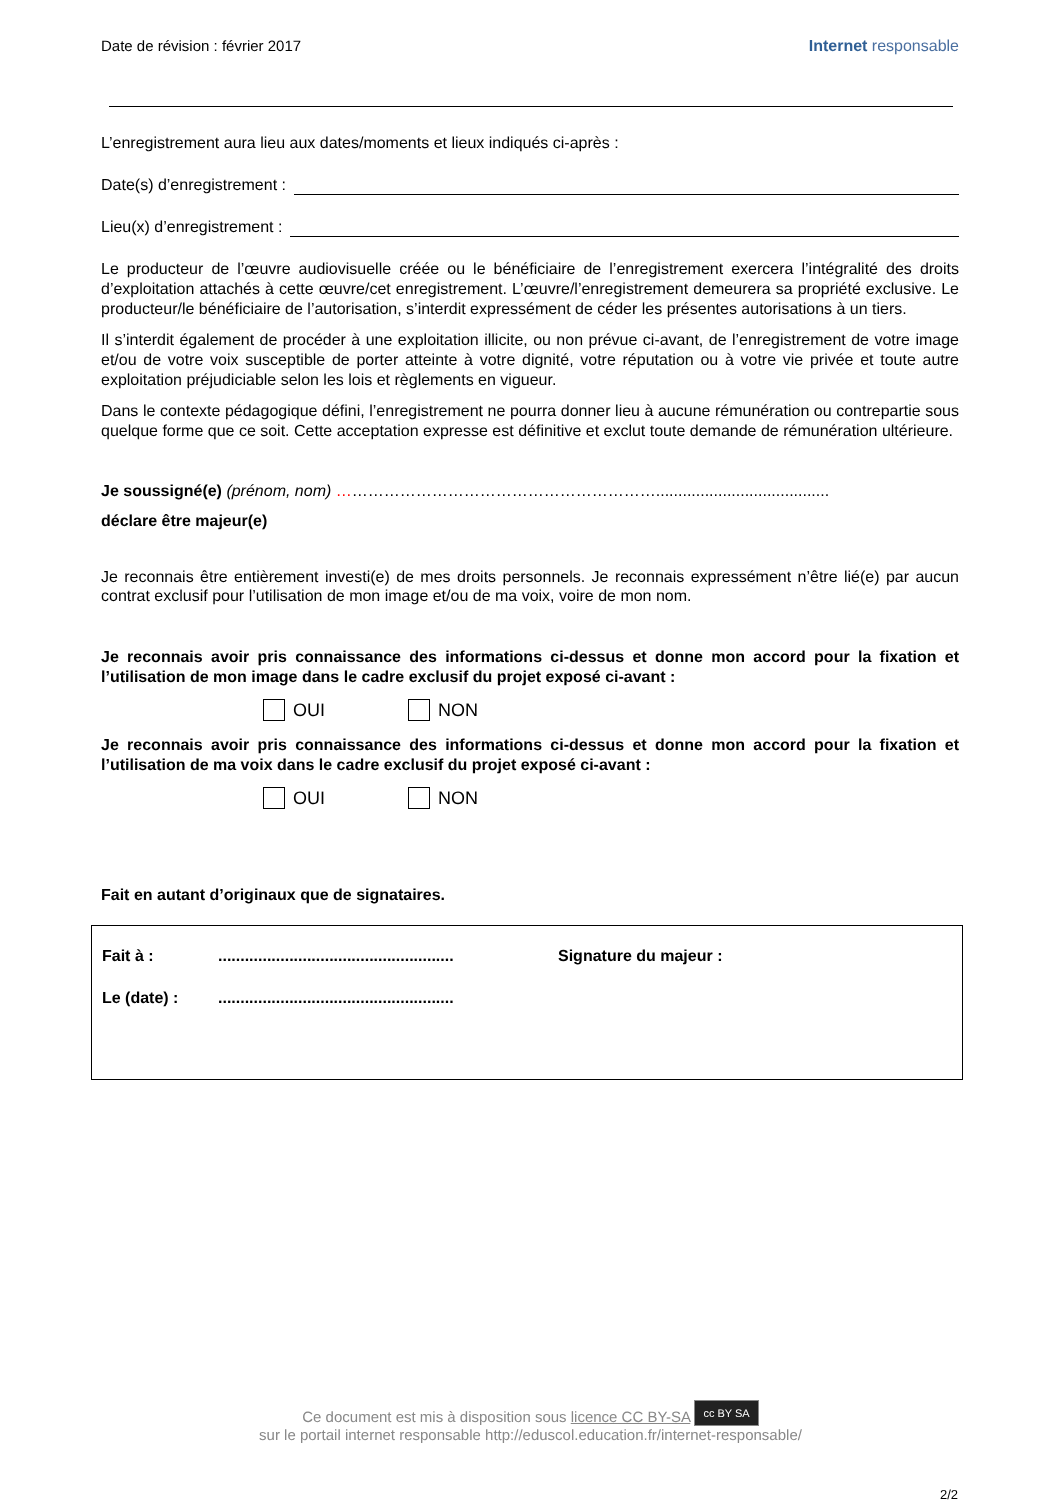Date de révision : février 2017
Internet responsable
L’enregistrement aura lieu aux dates/moments et lieux indiqués ci-après :
Date(s) d’enregistrement :
Lieu(x) d’enregistrement :
Le producteur de l’œuvre audiovisuelle créée ou le bénéficiaire de l’enregistrement exercera l’intégralité des droits d’exploitation attachés à cette œuvre/cet enregistrement. L’œuvre/l’enregistrement demeurera sa propriété exclusive. Le producteur/le bénéficiaire de l’autorisation, s’interdit expressément de céder les présentes autorisations à un tiers.
Il s’interdit également de procéder à une exploitation illicite, ou non prévue ci-avant, de l’enregistrement de votre image et/ou de votre voix susceptible de porter atteinte à votre dignité, votre réputation ou à votre vie privée et toute autre exploitation préjudiciable selon les lois et règlements en vigueur.
Dans le contexte pédagogique défini, l’enregistrement ne pourra donner lieu à aucune rémunération ou contrepartie sous quelque forme que ce soit. Cette acceptation expresse est définitive et exclut toute demande de rémunération ultérieure.
Je soussigné(e) (prénom, nom) …………………………………………………….......................................
déclare être majeur(e)
Je reconnais être entièrement investi(e) de mes droits personnels. Je reconnais expressément n’être lié(e) par aucun contrat exclusif pour l’utilisation de mon image et/ou de ma voix, voire de mon nom.
Je reconnais avoir pris connaissance des informations ci-dessus et donne mon accord pour la fixation et l’utilisation de mon image dans le cadre exclusif du projet exposé ci-avant :
OUI NON
Je reconnais avoir pris connaissance des informations ci-dessus et donne mon accord pour la fixation et l’utilisation de ma voix dans le cadre exclusif du projet exposé ci-avant :
OUI NON
Fait en autant d’originaux que de signataires.
Fait à :..................................................... Signature du majeur :
Le (date) :.....................................................
Ce document est mis à disposition sous licence CC BY-SA cc BY SA
sur le portail internet responsable http://eduscol.education.fr/internet-responsable/
2/2